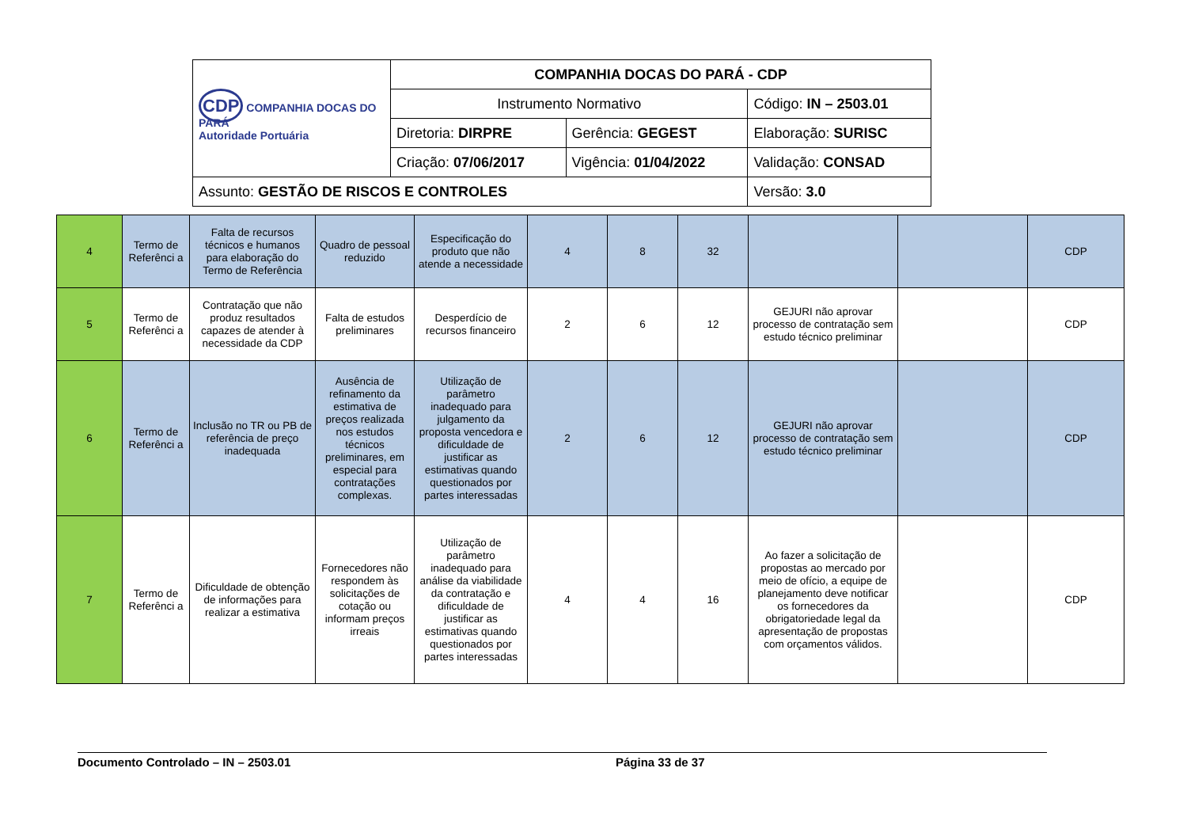| CDP COMPANHIA DOCAS DO PARÁ Autoridade Portuária | COMPANHIA DOCAS DO PARÁ - CDP | | |
| | Instrumento Normativo | | Código: IN – 2503.01 |
| | Diretoria: DIRPRE | Gerência: GEGEST | Elaboração: SURISC |
| | Criação: 07/06/2017 | Vigência: 01/04/2022 | Validação: CONSAD |
| Assunto: GESTÃO DE RISCOS E CONTROLES | | | Versão: 3.0 |
| 4 | Termo de Referênci a | Falta de recursos técnicos e humanos para elaboração do Termo de Referência | Quadro de pessoal reduzido | Especificação do produto que não atende a necessidade | 4 | 8 | 32 | | | CDP |
| 5 | Termo de Referênci a | Contratação que não produz resultados capazes de atender à necessidade da CDP | Falta de estudos preliminares | Desperdício de recursos financeiro | 2 | 6 | 12 | GEJURI não aprovar processo de contratação sem estudo técnico preliminar | | CDP |
| 6 | Termo de Referênci a | Inclusão no TR ou PB de referência de preço inadequada | Ausência de refinamento da estimativa de preços realizada nos estudos técnicos preliminares, em especial para contratações complexas. | Utilização de parâmetro inadequado para julgamento da proposta vencedora e dificuldade de justificar as estimativas quando questionados por partes interessadas | 2 | 6 | 12 | GEJURI não aprovar processo de contratação sem estudo técnico preliminar | | CDP |
| 7 | Termo de Referênci a | Dificuldade de obtenção de informações para realizar a estimativa | Fornecedores não respondem às solicitações de cotação ou informam preços irreais | Utilização de parâmetro inadequado para análise da viabilidade da contratação e dificuldade de justificar as estimativas quando questionados por partes interessadas | 4 | 4 | 16 | Ao fazer a solicitação de propostas ao mercado por meio de ofício, a equipe de planejamento deve notificar os fornecedores da obrigatoriedade legal da apresentação de propostas com orçamentos válidos. | | CDP |
Documento Controlado – IN – 2503.01 Página 33 de 37